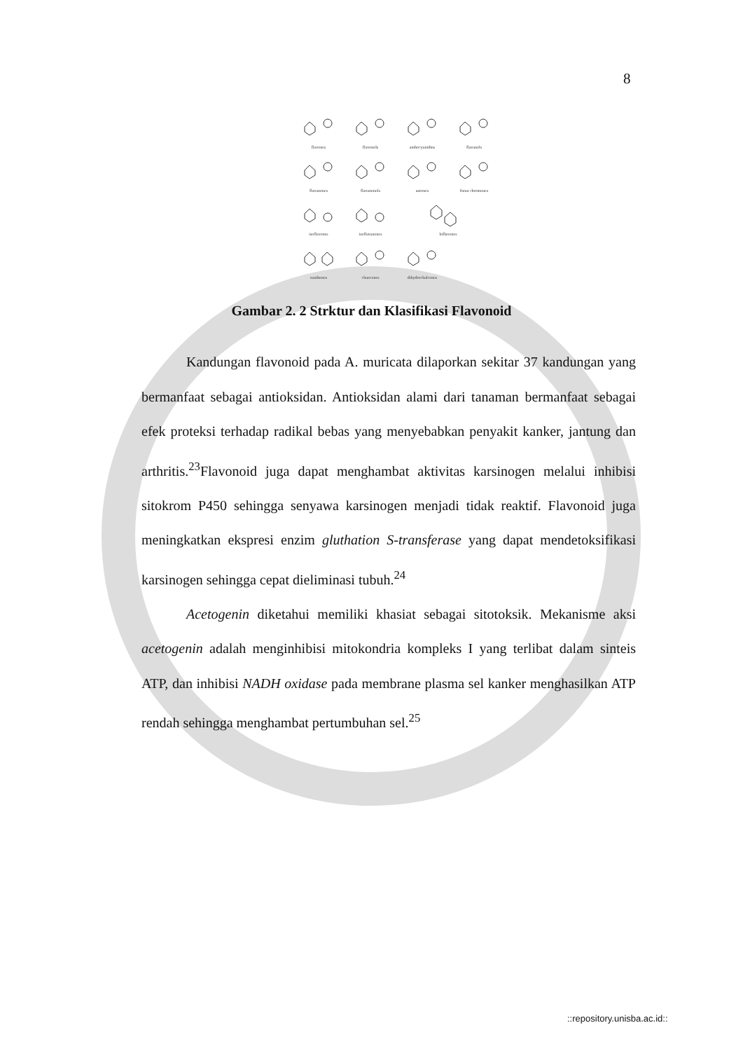8
flavones
flavonols
anthocyanidins
flavanols
flavanones
flavanonols
aurones
furan chromones
isoflavones
isoflavanones
biflavones
xanthones
chaocones
dihydrochalcones
Gambar 2. 2 Strktur dan Klasifikasi Flavonoid
Kandungan flavonoid pada A. muricata dilaporkan sekitar 37 kandungan yang bermanfaat sebagai antioksidan. Antioksidan alami dari tanaman bermanfaat sebagai efek proteksi terhadap radikal bebas yang menyebabkan penyakit kanker, jantung dan arthritis.<sup>23</sup>Flavonoid juga dapat menghambat aktivitas karsinogen melalui inhibisi sitokrom P450 sehingga senyawa karsinogen menjadi tidak reaktif. Flavonoid juga meningkatkan ekspresi enzim gluthation S-transferase yang dapat mendetoksifikasi karsinogen sehingga cepat dieliminasi tubuh.<sup>24</sup>
Acetogenin diketahui memiliki khasiat sebagai sitotoksik. Mekanisme aksi acetogenin adalah menginhibisi mitokondria kompleks I yang terlibat dalam sinteis ATP, dan inhibisi NADH oxidase pada membrane plasma sel kanker menghasilkan ATP rendah sehingga menghambat pertumbuhan sel.<sup>25</sup>
::repository.unisba.ac.id::